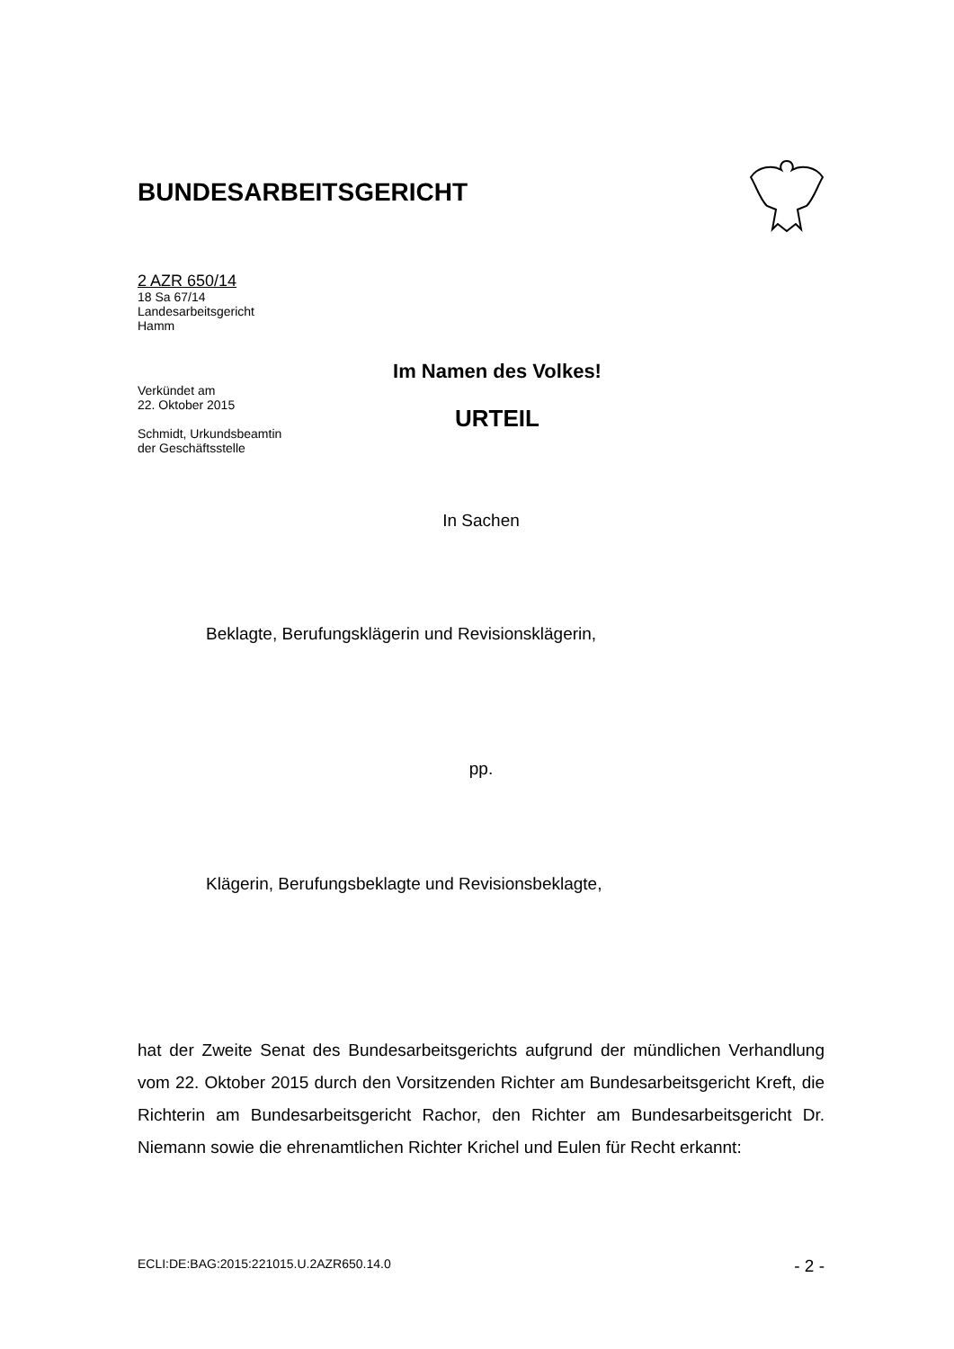BUNDESARBEITSGERICHT
2 AZR 650/14
18 Sa 67/14
Landesarbeitsgericht
Hamm
Verkündet am
22. Oktober 2015
Schmidt, Urkundsbeamtin
der Geschäftsstelle
Im Namen des Volkes!
URTEIL
In Sachen
Beklagte, Berufungsklägerin und Revisionsklägerin,
pp.
Klägerin, Berufungsbeklagte und Revisionsbeklagte,
hat der Zweite Senat des Bundesarbeitsgerichts aufgrund der mündlichen Verhandlung vom 22. Oktober 2015 durch den Vorsitzenden Richter am Bundesarbeitsgericht Kreft, die Richterin am Bundesarbeitsgericht Rachor, den Richter am Bundesarbeitsgericht Dr. Niemann sowie die ehrenamtlichen Richter Krichel und Eulen für Recht erkannt:
ECLI:DE:BAG:2015:221015.U.2AZR650.14.0 - 2 -